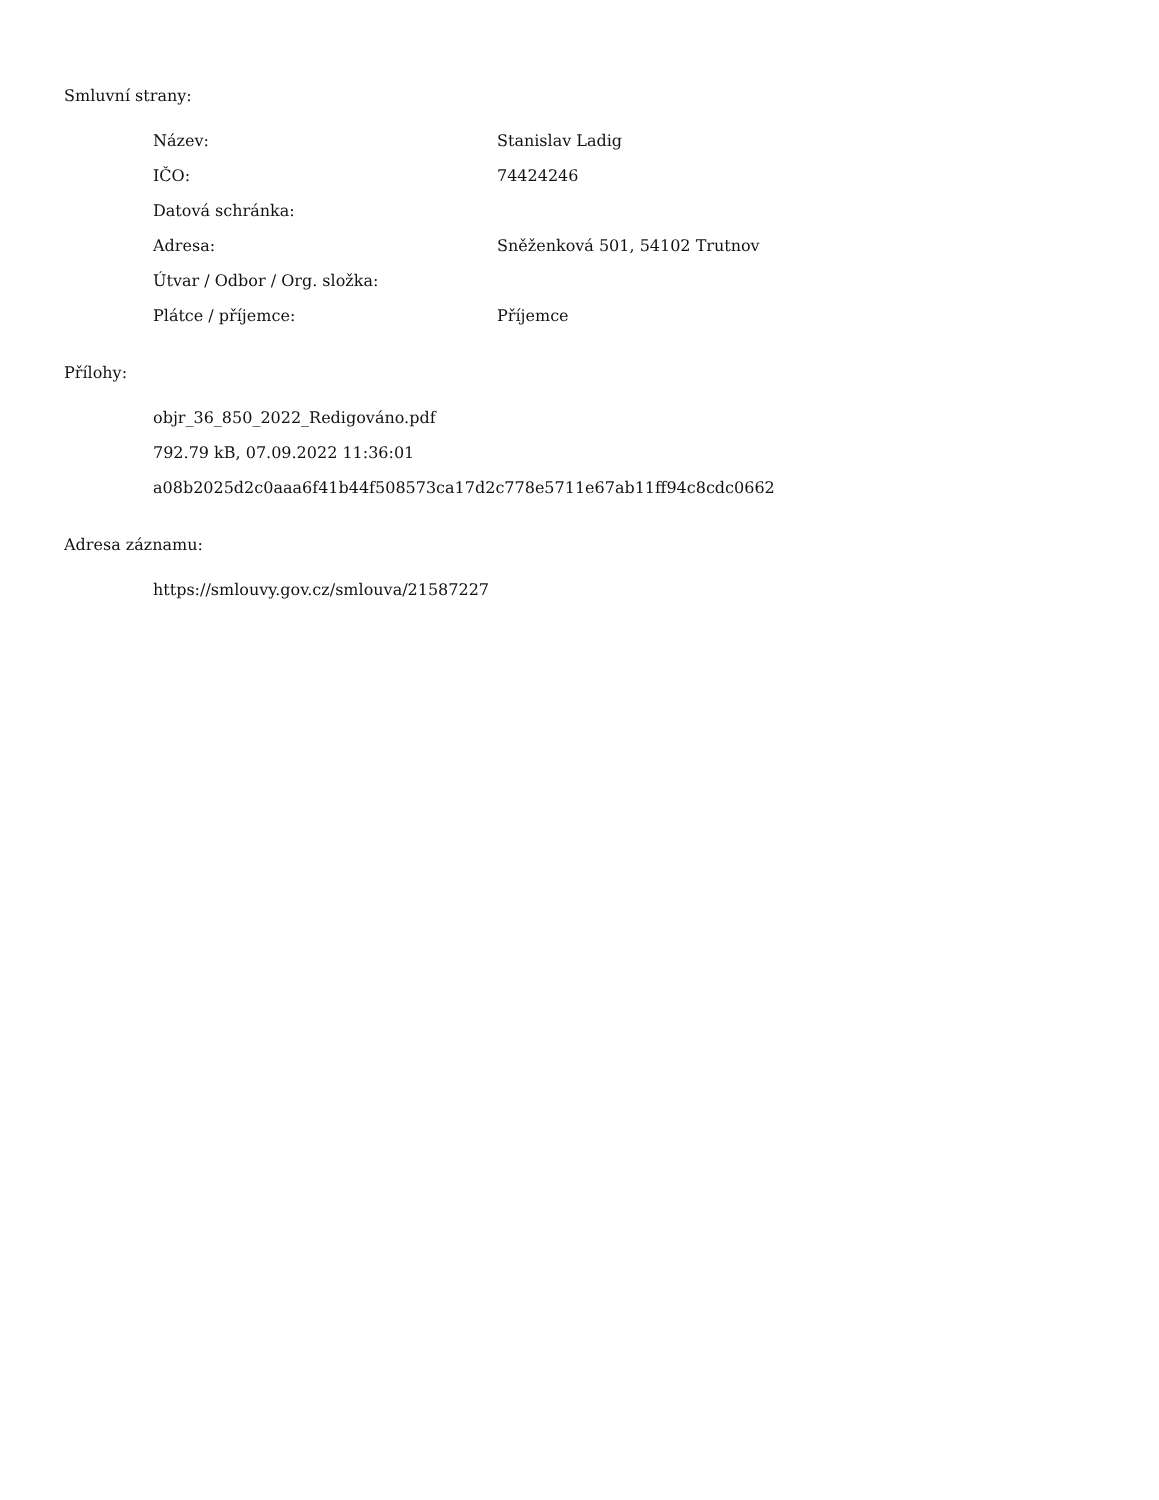Smluvní strany:
| Název: | Stanislav Ladig |
| IČO: | 74424246 |
| Datová schránka: | |
| Adresa: | Sněženková 501, 54102 Trutnov |
| Útvar / Odbor / Org. složka: | |
| Plátce / příjemce: | Příjemce |
Přílohy:
objr_36_850_2022_Redigováno.pdf
792.79 kB, 07.09.2022 11:36:01
a08b2025d2c0aaa6f41b44f508573ca17d2c778e5711e67ab11ff94c8cdc0662
Adresa záznamu:
https://smlouvy.gov.cz/smlouva/21587227